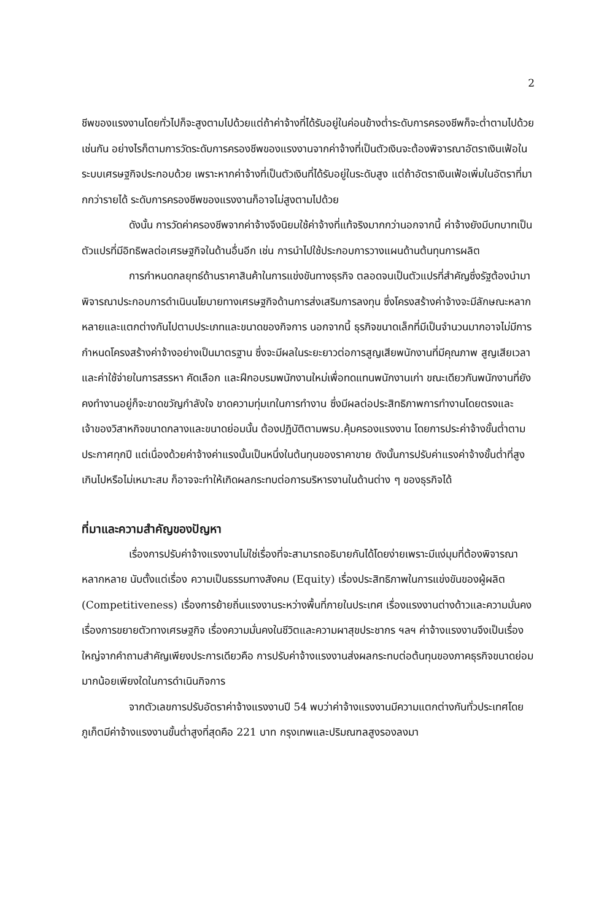2
ชีพของแรงงานโดยทั่วไปก็จะสูงตามไปด้วยแต่ถ้าค่าจ้างที่ได้รับอยู่ในค่อนข้างต่ำระดับการครองชีพก็จะต่ำตามไปด้วยเช่นกัน อย่างไรก็ตามการวัดระดับการครองชีพของแรงงานจากค่าจ้างที่เป็นตัวเงินจะต้องพิจารณาอัตราเงินเฟ้อในระบบเศรษฐกิจประกอบด้วย เพราะหากค่าจ้างที่เป็นตัวเงินที่ได้รับอยู่ในระดับสูง แต่ถ้าอัตราเงินเฟ้อเพิ่มในอัตราที่มากกว่ารายได้ ระดับการครองชีพของแรงงานก็อาจไม่สูงตามไปด้วย
ดังนั้น การวัดค่าครองชีพจากค่าจ้างจึงนิยมใช้ค่าจ้างที่แท้จริงมากกว่านอกจากนี้ ค่าจ้างยังมีบทบาทเป็นตัวแปรที่มีอิทธิพลต่อเศรษฐกิจในด้านอื่นอีก เช่น การนำไปใช้ประกอบการวางแผนด้านต้นทุนการผลิต
การกำหนดกลยุทธ์ด้านราคาสินค้าในการแข่งขันทางธุรกิจ ตลอดจนเป็นตัวแปรที่สำคัญซึ่งรัฐต้องนำมาพิจารณาประกอบการดำเนินนโยบายทางเศรษฐกิจด้านการส่งเสริมการลงทุน ซึ่งโครงสร้างค่าจ้างจะมีลักษณะหลากหลายและแตกต่างกันไปตามประเภทและขนาดของกิจการ นอกจากนี้ ธุรกิจขนาดเล็กที่มีเป็นจำนวนมากอาจไม่มีการกำหนดโครงสร้างค่าจ้างอย่างเป็นมาตรฐาน ซึ่งจะมีผลในระยะยาวต่อการสูญเสียพนักงานที่มีคุณภาพ สูญเสียเวลาและค่าใช้จ่ายในการสรรหา คัดเลือก และฝึกอบรมพนักงานใหม่เพื่อทดแทนพนักงานเก่า ขณะเดียวกันพนักงานที่ยังคงทำงานอยู่ก็จะขาดขวัญกำลังใจ ขาดความทุ่มเทในการทำงาน ซึ่งมีผลต่อประสิทธิภาพการทำงานโดยตรงและเจ้าของวิสาหกิจขนาดกลางและขนาดย่อมนั้น ต้องปฏิบัติตามพรบ.คุ้มครองแรงงาน โดยการประค่าจ้างขั้นต่ำตามประกาศทุกปี แต่เนื่องด้วยค่าจ้างค่าแรงนั้นเป็นหนึ่งในต้นทุนของราคาขาย ดังนั้นการปรับค่าแรงค่าจ้างขั้นต่ำที่สูงเกินไปหรือไม่เหมาะสม ก็อาจจะทำให้เกิดผลกระทบต่อการบริหารงานในด้านต่าง ๆ ของธุรกิจได้
ที่มาและความสำคัญของปัญหา
เรื่องการปรับค่าจ้างแรงงานไม่ใช่เรื่องที่จะสามารถอธิบายกันได้โดยง่ายเพราะมีแง่มุมที่ต้องพิจารณาหลากหลาย นับตั้งแต่เรื่อง ความเป็นธรรมทางสังคม (Equity) เรื่องประสิทธิภาพในการแข่งขันของผู้ผลิต (Competitiveness) เรื่องการย้ายถิ่นแรงงานระหว่างพื้นที่ภายในประเทศ เรื่องแรงงานต่างด้าวและความมั่นคง เรื่องการขยายตัวทางเศรษฐกิจ เรื่องความมั่นคงในชีวิตและความผาสุขประชากร ฯลฯ ค่าจ้างแรงงานจึงเป็นเรื่องใหญ่จากคำถามสำคัญเพียงประการเดียวคือ การปรับค่าจ้างแรงงานส่งผลกระทบต่อต้นทุนของภาคธุรกิจขนาดย่อมมากน้อยเพียงใดในการดำเนินกิจการ
จากตัวเลขการปรับอัตราค่าจ้างแรงงานปี 54 พบว่าค่าจ้างแรงงานมีความแตกต่างกันทั่วประเทศโดยภูเก็ตมีค่าจ้างแรงงานขั้นต่ำสูงที่สุดคือ 221 บาท กรุงเทพและปริมณฑลสูงรองลงมา